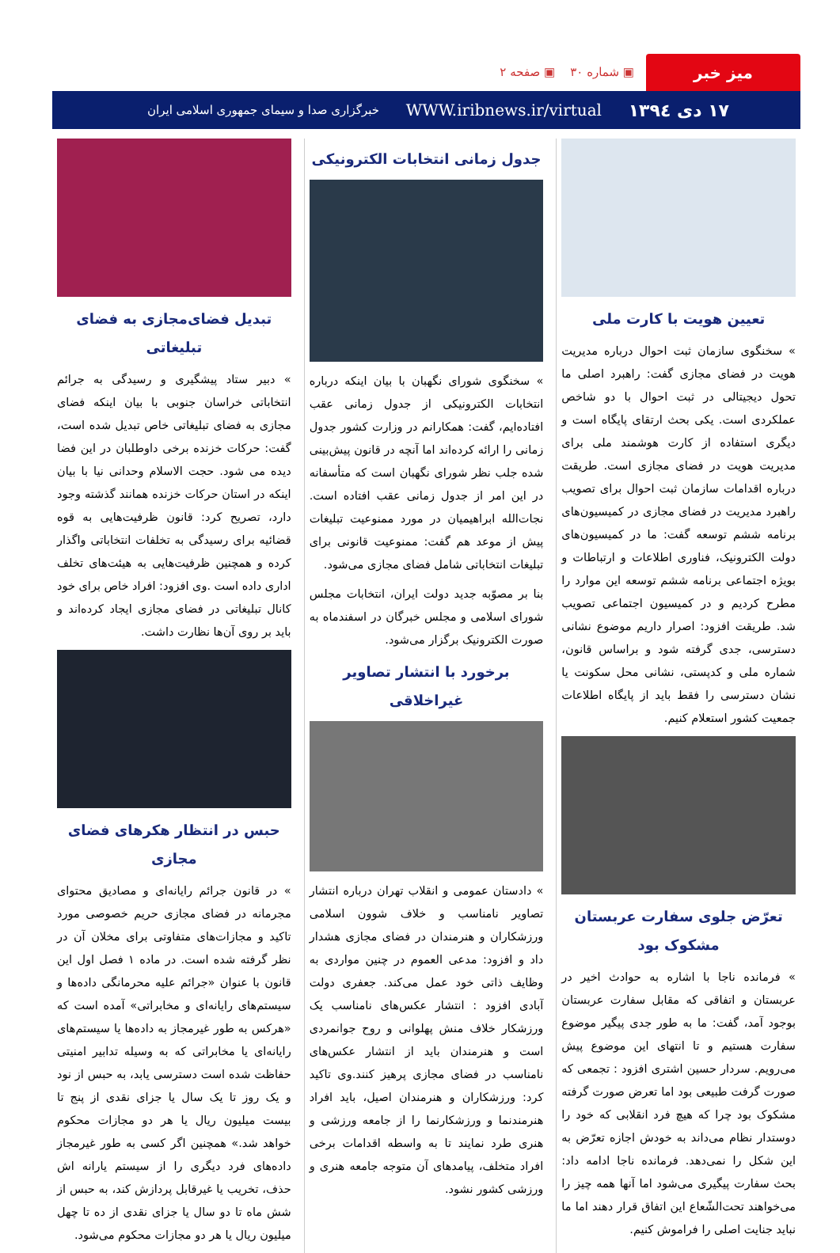میز خبر ▣ شماره ۳۰ ▣ صفحه ۲
۱۷ دی ۱۳۹٤ WWW.iribnews.ir/virtual خبرگزاری صدا و سیمای جمهوری اسلامی ایران
تعیین هویت با کارت ملی
» سخنگوی سازمان ثبت احوال درباره مدیریت هویت در فضای مجازی گفت: راهبرد اصلی ما تحول دیجیتالی در ثبت احوال با دو شاخص عملکردی است. یکی بحث ارتقای پایگاه است و دیگری استفاده از کارت هوشمند ملی برای مدیریت هویت در فضای مجازی است. طریقت درباره اقدامات سازمان ثبت احوال برای تصویب راهبرد مدیریت در فضای مجازی در کمیسیون‌های برنامه ششم توسعه گفت: ما در کمیسیون‌های دولت الکترونیک، فناوری اطلاعات و ارتباطات و بویژه اجتماعی برنامه ششم توسعه این موارد را مطرح کردیم و در کمیسیون اجتماعی تصویب شد. طریقت افزود: اصرار داریم موضوع نشانی دسترسی، جدی گرفته شود و براساس قانون، شماره ملی و کدپستی، نشانی محل سکونت یا نشان دسترسی را فقط باید از پایگاه اطلاعات جمعیت کشور استعلام کنیم.
تعرّض جلوی سفارت عربستان مشکوک بود
» فرمانده ناجا با اشاره به حوادث اخیر در عربستان و اتفاقی که مقابل سفارت عربستان بوجود آمد، گفت: ما به طور جدی پیگیر موضوع سفارت هستیم و تا انتهای این موضوع پیش می‌رویم. سردار حسین اشتری افزود : تجمعی که صورت گرفت طبیعی بود اما تعرض صورت گرفته مشکوک بود چرا که هیچ فرد انقلابی که خود را دوستدار نظام می‌داند به خودش اجازه تعرّض به این شکل را نمی‌دهد. فرمانده ناجا ادامه داد: بحث سفارت پیگیری می‌شود اما آنها همه چیز را می‌خواهند تحت‌الشّعاع این اتفاق قرار دهند اما ما نباید جنایت اصلی را فراموش کنیم.
جدول زمانی انتخابات الکترونیکی
» سخنگوی شورای نگهبان با بیان اینکه درباره انتخابات الکترونیکی از جدول زمانی عقب افتاده‌ایم، گفت: همکارانم در وزارت کشور جدول زمانی را ارائه کرده‌اند اما آنچه در قانون پیش‌بینی شده جلب نظر شورای نگهبان است که متأسفانه در این امر از جدول زمانی عقب افتاده است. نجات‌الله ابراهیمیان در مورد ممنوعیت تبلیغات پیش از موعد هم گفت: ممنوعیت قانونی برای تبلیغات انتخاباتی شامل فضای مجازی می‌شود.
بنا بر مصوّبه جدید دولت ایران، انتخابات مجلس شورای اسلامی و مجلس خبرگان در اسفندماه به صورت الکترونیک برگزار می‌شود.
برخورد با انتشار تصاویر غیراخلاقی
» دادستان عمومی و انقلاب تهران درباره انتشار تصاویر نامناسب و خلاف شوون اسلامی ورزشکاران و هنرمندان در فضای مجازی هشدار داد و افزود: مدعی العموم در چنین مواردی به وظایف ذاتی خود عمل می‌کند. جعفری دولت آبادی افزود : انتشار عکس‌های نامناسب یک ورزشکار خلاف منش پهلوانی و روح جوانمردی است و هنرمندان باید از انتشار عکس‌های نامناسب در فضای مجازی پرهیز کنند.وی تاکید کرد: ورزشکاران و هنرمندان اصیل، باید افراد هنرمندنما و ورزشکارنما را از جامعه ورزشی و هنری طرد نمایند تا به واسطه اقدامات برخی افراد متخلف، پیامدهای آن متوجه جامعه هنری و ورزشی کشور نشود.
تبدیل فضای‌مجازی به فضای تبلیغاتی
» دبیر ستاد پیشگیری و رسیدگی به جرائم انتخاباتی خراسان جنوبی با بیان اینکه فضای مجازی به فضای تبلیغاتی خاص تبدیل شده است، گفت: حرکات خزنده برخی داوطلبان در این فضا دیده می شود. حجت الاسلام وحدانی نیا با بیان اینکه در استان حرکات خزنده همانند گذشته وجود دارد، تصریح کرد: قانون ظرفیت‌هایی به قوه قضائیه برای رسیدگی به تخلفات انتخاباتی واگذار کرده و همچنین ظرفیت‌هایی به هیئت‌های تخلف اداری داده است .وی افزود: افراد خاص برای خود کانال تبلیغاتی در فضای مجازی ایجاد کرده‌اند و باید بر روی آن‌ها نظارت داشت.
حبس در انتظار هکرهای فضای مجازی
» در قانون جرائم رایانه‌ای و مصادیق محتوای مجرمانه در فضای مجازی حریم خصوصی مورد تاکید و مجازات‌های متفاوتی برای مخلان آن در نظر گرفته شده است. در ماده ۱ فصل اول این قانون با عنوان «جرائم علیه محرمانگی داده‌ها و سیستم‌های رایانه‌ای و مخابراتی» آمده است که «هرکس به طور غیرمجاز به داده‌ها یا سیستم‌های رایانه‌ای یا مخابراتی که به وسیله تدابیر امنیتی حفاظت شده است دسترسی یابد، به حبس از نود و یک روز تا یک سال یا جزای نقدی از پنج تا بیست میلیون ریال یا هر دو مجازات محکوم خواهد شد.» همچنین اگر کسی به طور غیرمجاز داده‌های فرد دیگری را از سیستم یارانه اش حذف، تخریب یا غیرقابل پردازش کند، به حبس از شش ماه تا دو سال یا جزای نقدی از ده تا چهل میلیون ریال یا هر دو مجازات محکوم می‌شود.